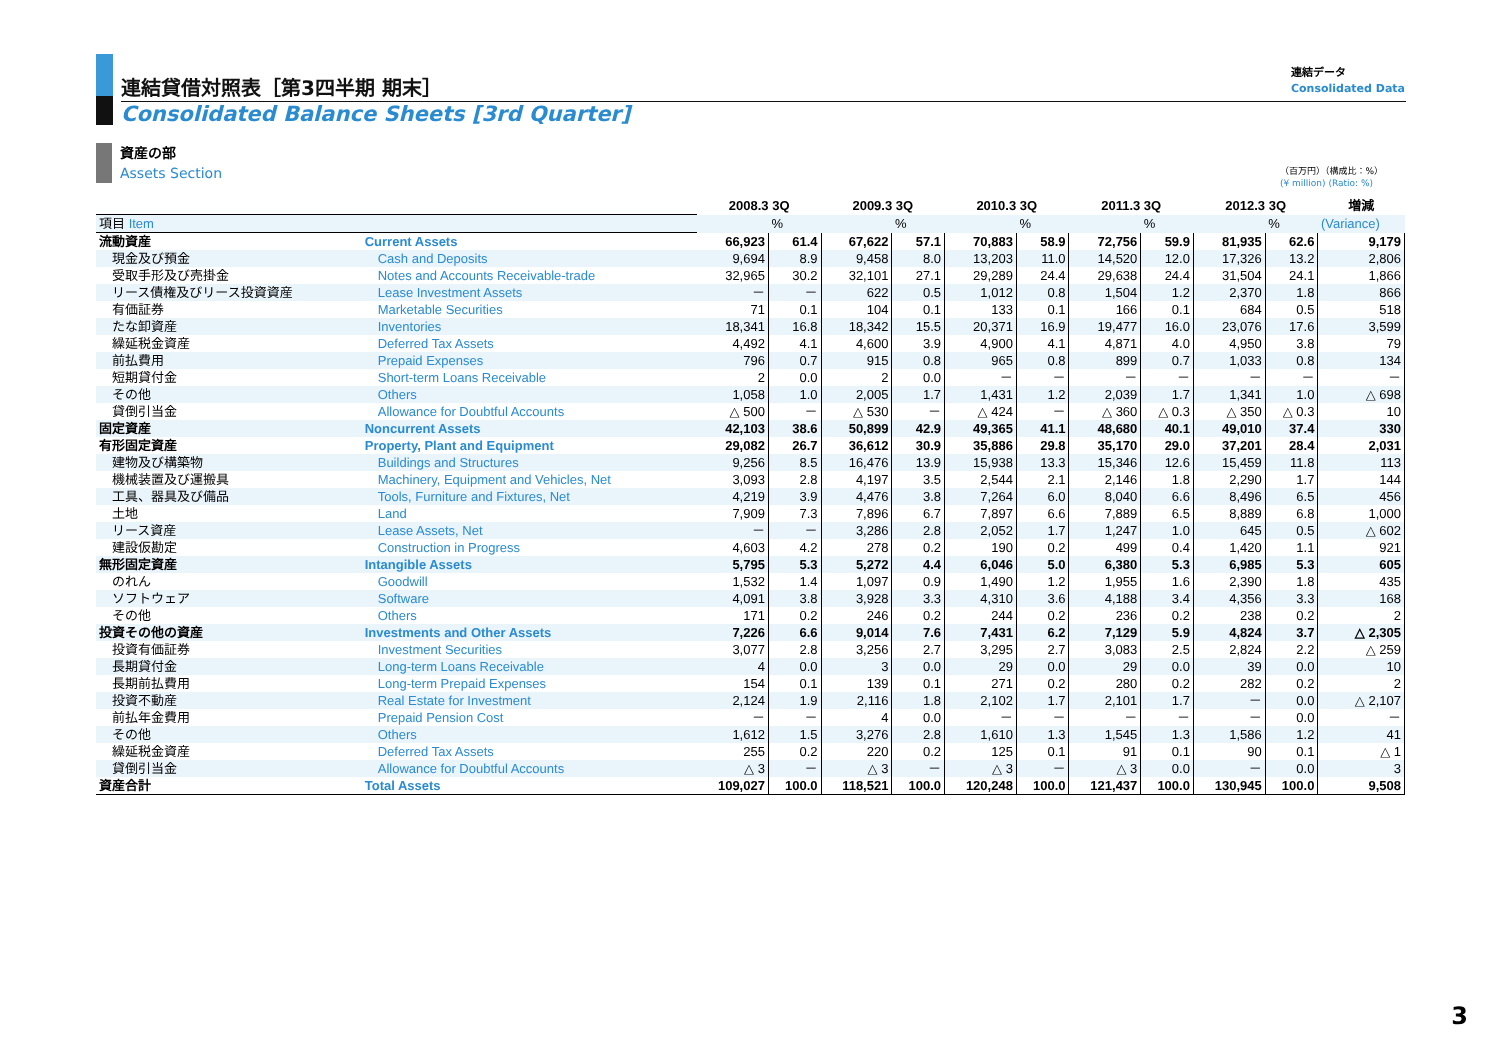連結貸借対照表［第3四半期 期末］
Consolidated Balance Sheets [3rd Quarter]
連結データ
Consolidated Data
資産の部
Assets Section
（百万円）（構成比：%）
(¥ million) (Ratio: %)
| | | 2008.3 3Q | | 2009.3 3Q | | 2010.3 3Q | | 2011.3 3Q | | 2012.3 3Q | | 増減 |
| --- | --- | --- | --- | --- | --- | --- | --- | --- | --- | --- | --- | --- |
| 項目 Item | | | % | | % | | % | | % | | % | (Variance) |
| 流動資産 | Current Assets | 66,923 | 61.4 | 67,622 | 57.1 | 70,883 | 58.9 | 72,756 | 59.9 | 81,935 | 62.6 | 9,179 |
| 現金及び預金 | Cash and Deposits | 9,694 | 8.9 | 9,458 | 8.0 | 13,203 | 11.0 | 14,520 | 12.0 | 17,326 | 13.2 | 2,806 |
| 受取手形及び売掛金 | Notes and Accounts Receivable-trade | 32,965 | 30.2 | 32,101 | 27.1 | 29,289 | 24.4 | 29,638 | 24.4 | 31,504 | 24.1 | 1,866 |
| リース債権及びリース投資資産 | Lease Investment Assets | － | － | 622 | 0.5 | 1,012 | 0.8 | 1,504 | 1.2 | 2,370 | 1.8 | 866 |
| 有価証券 | Marketable Securities | 71 | 0.1 | 104 | 0.1 | 133 | 0.1 | 166 | 0.1 | 684 | 0.5 | 518 |
| たな卸資産 | Inventories | 18,341 | 16.8 | 18,342 | 15.5 | 20,371 | 16.9 | 19,477 | 16.0 | 23,076 | 17.6 | 3,599 |
| 繰延税金資産 | Deferred Tax Assets | 4,492 | 4.1 | 4,600 | 3.9 | 4,900 | 4.1 | 4,871 | 4.0 | 4,950 | 3.8 | 79 |
| 前払費用 | Prepaid Expenses | 796 | 0.7 | 915 | 0.8 | 965 | 0.8 | 899 | 0.7 | 1,033 | 0.8 | 134 |
| 短期貸付金 | Short-term Loans Receivable | 2 | 0.0 | 2 | 0.0 | － | － | － | － | － | － | － |
| その他 | Others | 1,058 | 1.0 | 2,005 | 1.7 | 1,431 | 1.2 | 2,039 | 1.7 | 1,341 | 1.0 | △ 698 |
| 貸倒引当金 | Allowance for Doubtful Accounts | △ 500 | － | △ 530 | － | △ 424 | － | △ 360 | △ 0.3 | △ 350 | △ 0.3 | 10 |
| 固定資産 | Noncurrent Assets | 42,103 | 38.6 | 50,899 | 42.9 | 49,365 | 41.1 | 48,680 | 40.1 | 49,010 | 37.4 | 330 |
| 有形固定資産 | Property, Plant and Equipment | 29,082 | 26.7 | 36,612 | 30.9 | 35,886 | 29.8 | 35,170 | 29.0 | 37,201 | 28.4 | 2,031 |
| 建物及び構築物 | Buildings and Structures | 9,256 | 8.5 | 16,476 | 13.9 | 15,938 | 13.3 | 15,346 | 12.6 | 15,459 | 11.8 | 113 |
| 機械装置及び運搬具 | Machinery, Equipment and Vehicles, Net | 3,093 | 2.8 | 4,197 | 3.5 | 2,544 | 2.1 | 2,146 | 1.8 | 2,290 | 1.7 | 144 |
| 工具、器具及び備品 | Tools, Furniture and Fixtures, Net | 4,219 | 3.9 | 4,476 | 3.8 | 7,264 | 6.0 | 8,040 | 6.6 | 8,496 | 6.5 | 456 |
| 土地 | Land | 7,909 | 7.3 | 7,896 | 6.7 | 7,897 | 6.6 | 7,889 | 6.5 | 8,889 | 6.8 | 1,000 |
| リース資産 | Lease Assets, Net | － | － | 3,286 | 2.8 | 2,052 | 1.7 | 1,247 | 1.0 | 645 | 0.5 | △ 602 |
| 建設仮勘定 | Construction in Progress | 4,603 | 4.2 | 278 | 0.2 | 190 | 0.2 | 499 | 0.4 | 1,420 | 1.1 | 921 |
| 無形固定資産 | Intangible Assets | 5,795 | 5.3 | 5,272 | 4.4 | 6,046 | 5.0 | 6,380 | 5.3 | 6,985 | 5.3 | 605 |
| のれん | Goodwill | 1,532 | 1.4 | 1,097 | 0.9 | 1,490 | 1.2 | 1,955 | 1.6 | 2,390 | 1.8 | 435 |
| ソフトウェア | Software | 4,091 | 3.8 | 3,928 | 3.3 | 4,310 | 3.6 | 4,188 | 3.4 | 4,356 | 3.3 | 168 |
| その他 | Others | 171 | 0.2 | 246 | 0.2 | 244 | 0.2 | 236 | 0.2 | 238 | 0.2 | 2 |
| 投資その他の資産 | Investments and Other Assets | 7,226 | 6.6 | 9,014 | 7.6 | 7,431 | 6.2 | 7,129 | 5.9 | 4,824 | 3.7 | △ 2,305 |
| 投資有価証券 | Investment Securities | 3,077 | 2.8 | 3,256 | 2.7 | 3,295 | 2.7 | 3,083 | 2.5 | 2,824 | 2.2 | △ 259 |
| 長期貸付金 | Long-term Loans Receivable | 4 | 0.0 | 3 | 0.0 | 29 | 0.0 | 29 | 0.0 | 39 | 0.0 | 10 |
| 長期前払費用 | Long-term Prepaid Expenses | 154 | 0.1 | 139 | 0.1 | 271 | 0.2 | 280 | 0.2 | 282 | 0.2 | 2 |
| 投資不動産 | Real Estate for Investment | 2,124 | 1.9 | 2,116 | 1.8 | 2,102 | 1.7 | 2,101 | 1.7 | － | 0.0 | △ 2,107 |
| 前払年金費用 | Prepaid Pension Cost | － | － | 4 | 0.0 | － | － | － | － | － | 0.0 | － |
| その他 | Others | 1,612 | 1.5 | 3,276 | 2.8 | 1,610 | 1.3 | 1,545 | 1.3 | 1,586 | 1.2 | 41 |
| 繰延税金資産 | Deferred Tax Assets | 255 | 0.2 | 220 | 0.2 | 125 | 0.1 | 91 | 0.1 | 90 | 0.1 | △ 1 |
| 貸倒引当金 | Allowance for Doubtful Accounts | △ 3 | － | △ 3 | － | △ 3 | － | △ 3 | 0.0 | － | 0.0 | 3 |
| 資産合計 | Total Assets | 109,027 | 100.0 | 118,521 | 100.0 | 120,248 | 100.0 | 121,437 | 100.0 | 130,945 | 100.0 | 9,508 |
3